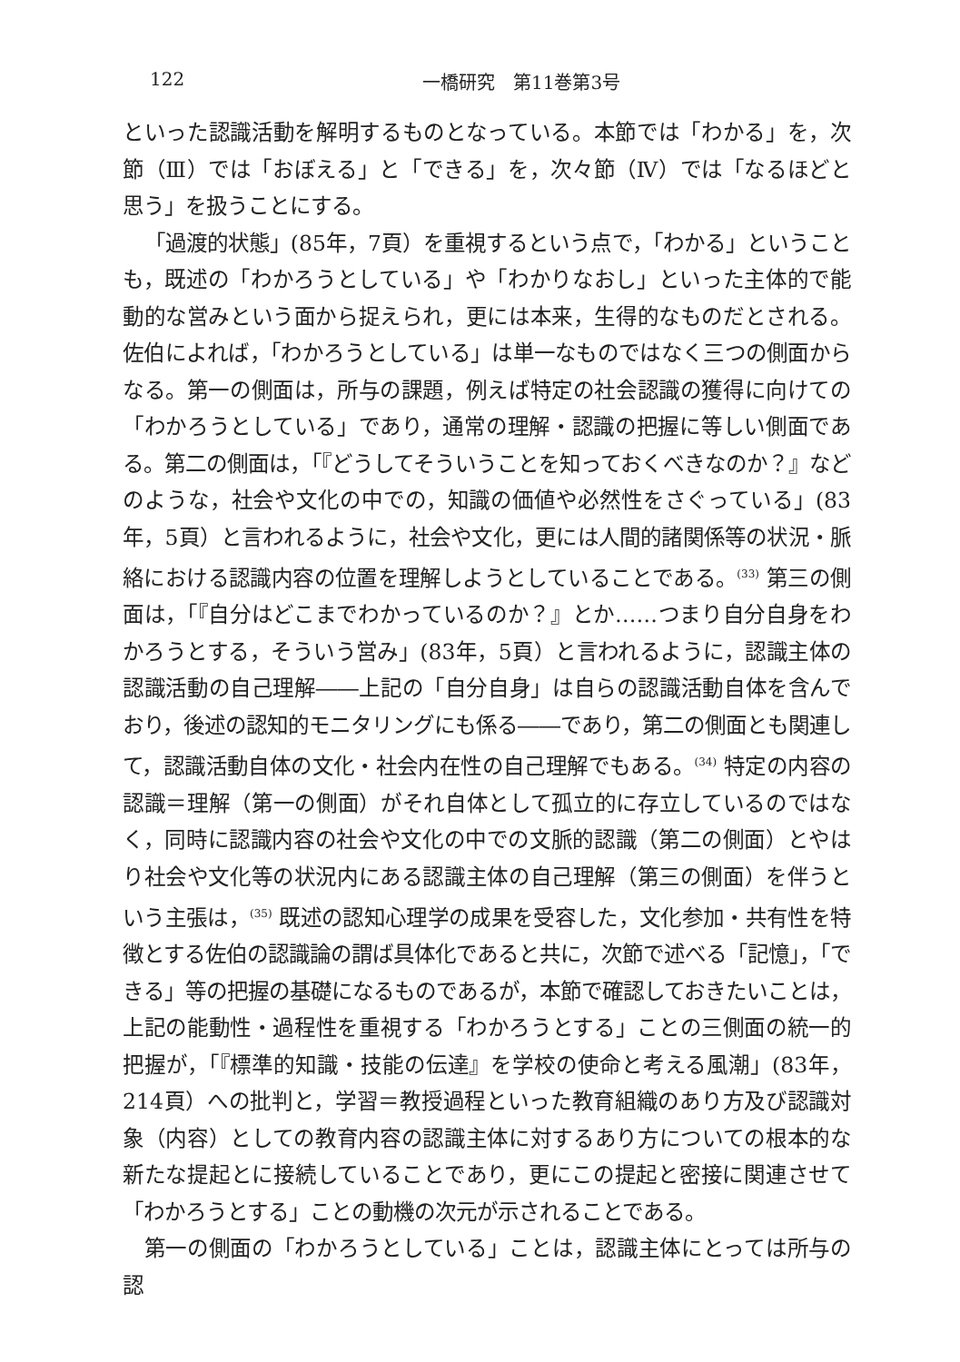122 一橋研究　第11巻第3号
といった認識活動を解明するものとなっている。本節では「わかる」を，次節（Ⅲ）では「おぼえる」と「できる」を，次々節（Ⅳ）では「なるほどと思う」を扱うことにする。
「過渡的状態」(85年，7頁）を重視するという点で，「わかる」ということも，既述の「わかろうとしている」や「わかりなおし」といった主体的で能動的な営みという面から捉えられ，更には本来，生得的なものだとされる。佐伯によれば，「わかろうとしている」は単一なものではなく三つの側面からなる。第一の側面は，所与の課題，例えば特定の社会認識の獲得に向けての「わかろうとしている」であり，通常の理解・認識の把握に等しい側面である。第二の側面は，「『どうしてそういうことを知っておくべきなのか？』などのような，社会や文化の中での，知識の価値や必然性をさぐっている」(83年，5頁）と言われるように，社会や文化，更には人間的諸関係等の状況・脈絡における認識内容の位置を理解しようとしていることである。<sup>(33)</sup> 第三の側面は，「『自分はどこまでわかっているのか？』とか……つまり自分自身をわかろうとする，そういう営み」(83年，5頁）と言われるように，認識主体の認識活動の自己理解――上記の「自分自身」は自らの認識活動自体を含んでおり，後述の認知的モニタリングにも係る――であり，第二の側面とも関連して，認識活動自体の文化・社会内在性の自己理解でもある。<sup>(34)</sup> 特定の内容の認識＝理解（第一の側面）がそれ自体として孤立的に存立しているのではなく，同時に認識内容の社会や文化の中での文脈的認識（第二の側面）とやはり社会や文化等の状況内にある認識主体の自己理解（第三の側面）を伴うという主張は，<sup>(35)</sup> 既述の認知心理学の成果を受容した，文化参加・共有性を特徴とする佐伯の認識論の謂ば具体化であると共に，次節で述べる「記憶」，「できる」等の把握の基礎になるものであるが，本節で確認しておきたいことは，上記の能動性・過程性を重視する「わかろうとする」ことの三側面の統一的把握が，「『標準的知識・技能の伝達』を学校の使命と考える風潮」(83年，214頁）への批判と，学習＝教授過程といった教育組織のあり方及び認識対象（内容）としての教育内容の認識主体に対するあり方についての根本的な新たな提起とに接続していることであり，更にこの提起と密接に関連させて「わかろうとする」ことの動機の次元が示されることである。
第一の側面の「わかろうとしている」ことは，認識主体にとっては所与の認